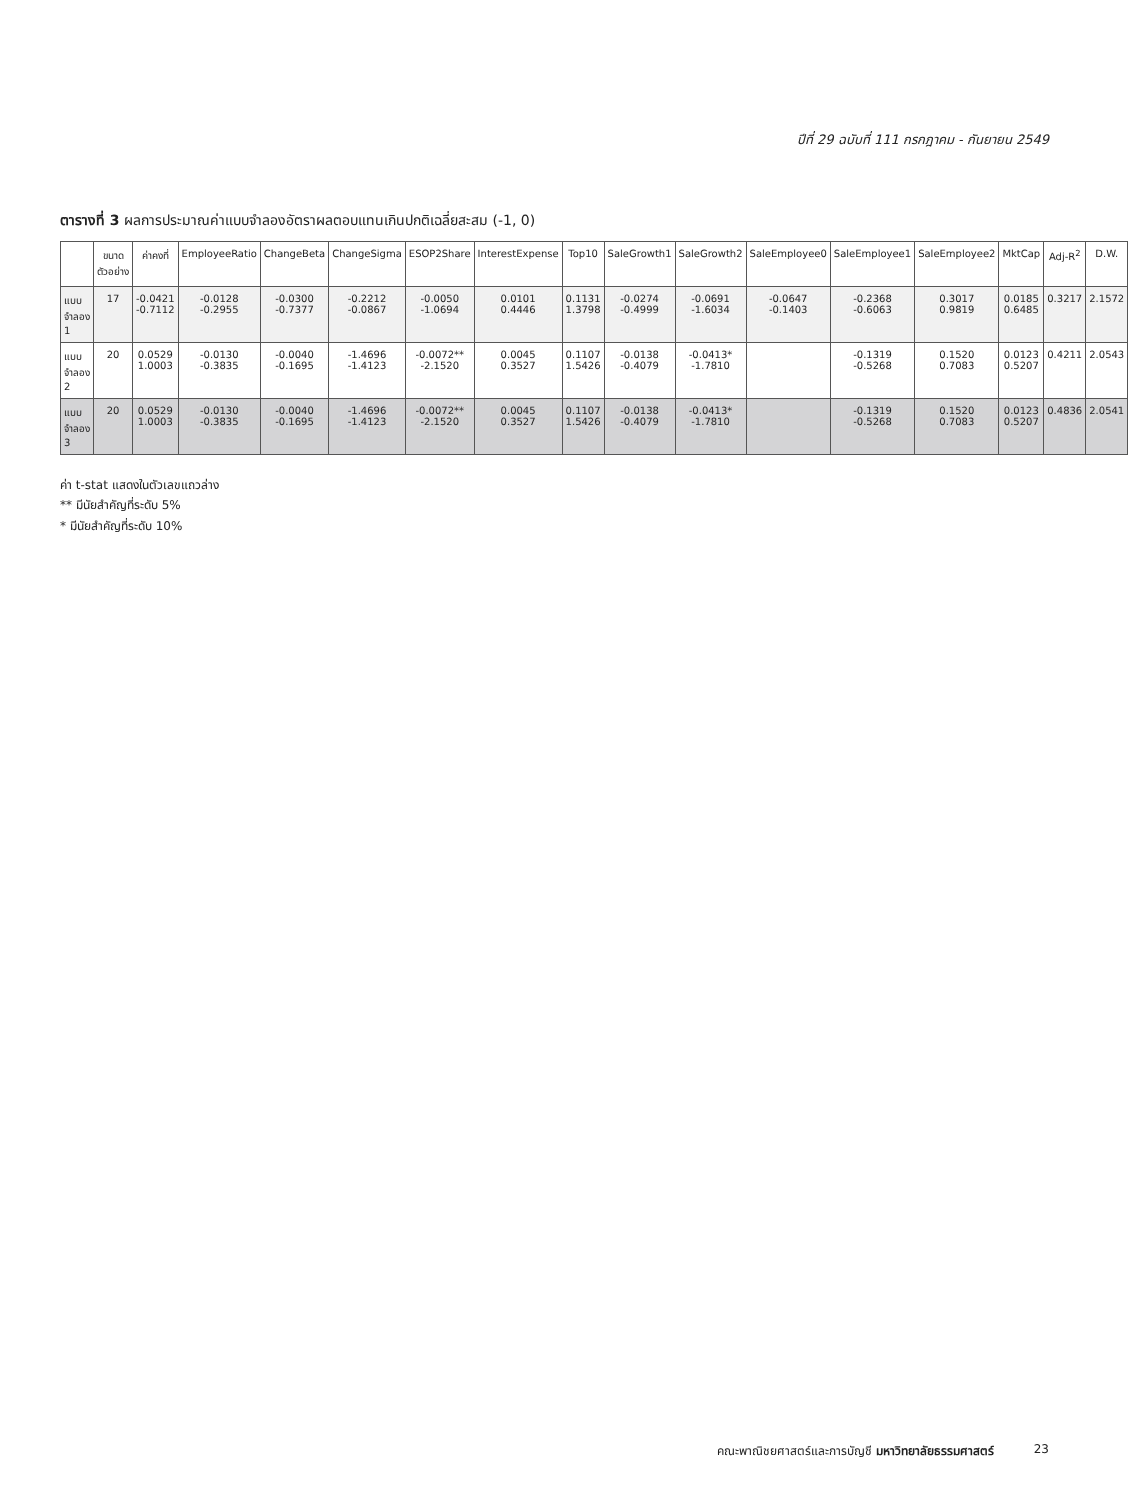ปีที่ 29 ฉบับที่ 111 กรกฎาคม - กันยายน 2549
ตารางที่ 3 ผลการประมาณค่าแบบจำลองอัตราผลตอบแทนเกินปกติเฉลี่ยสะสม (-1, 0)
| | ขนาดตัวอย่าง | ค่าคงที่ | EmployeeRatio | ChangeBeta | ChangeSigma | ESOP2Share | InterestExpense | Top10 | SaleGrowth1 | SaleGrowth2 | SaleEmployee0 | SaleEmployee1 | SaleEmployee2 | MktCap | Adj-R<sup>2</sup> | D.W. |
| --- | --- | --- | --- | --- | --- | --- | --- | --- | --- | --- | --- | --- | --- | --- | --- | --- |
| แบบจำลอง 1 | 17 | -0.0421 -0.7112 | -0.0128 -0.2955 | -0.0300 -0.7377 | -0.2212 -0.0867 | -0.0050 -1.0694 | 0.0101 0.4446 | 0.1131 1.3798 | -0.0274 -0.4999 | -0.0691 -1.6034 | -0.0647 -0.1403 | -0.2368 -0.6063 | 0.3017 0.9819 | 0.0185 0.6485 | 0.3217 | 2.1572 |
| แบบจำลอง 2 | 20 | 0.0529 1.0003 | -0.0130 -0.3835 | -0.0040 -0.1695 | -1.4696 -1.4123 | -0.0072** -2.1520 | 0.0045 0.3527 | 0.1107 1.5426 | -0.0138 -0.4079 | -0.0413* -1.7810 | | -0.1319 -0.5268 | 0.1520 0.7083 | 0.0123 0.5207 | 0.4211 | 2.0543 |
| แบบจำลอง 3 | 20 | 0.0529 1.0003 | -0.0130 -0.3835 | -0.0040 -0.1695 | -1.4696 -1.4123 | -0.0072** -2.1520 | 0.0045 0.3527 | 0.1107 1.5426 | -0.0138 -0.4079 | -0.0413* -1.7810 | | -0.1319 -0.5268 | 0.1520 0.7083 | 0.0123 0.5207 | 0.4836 | 2.0541 |
ค่า t-stat แสดงในตัวเลขแถวล่าง
** มีนัยสำคัญที่ระดับ 5%
* มีนัยสำคัญที่ระดับ 10%
คณะพาณิชยศาสตร์และการบัญชี มหาวิทยาลัยธรรมศาสตร์ 23